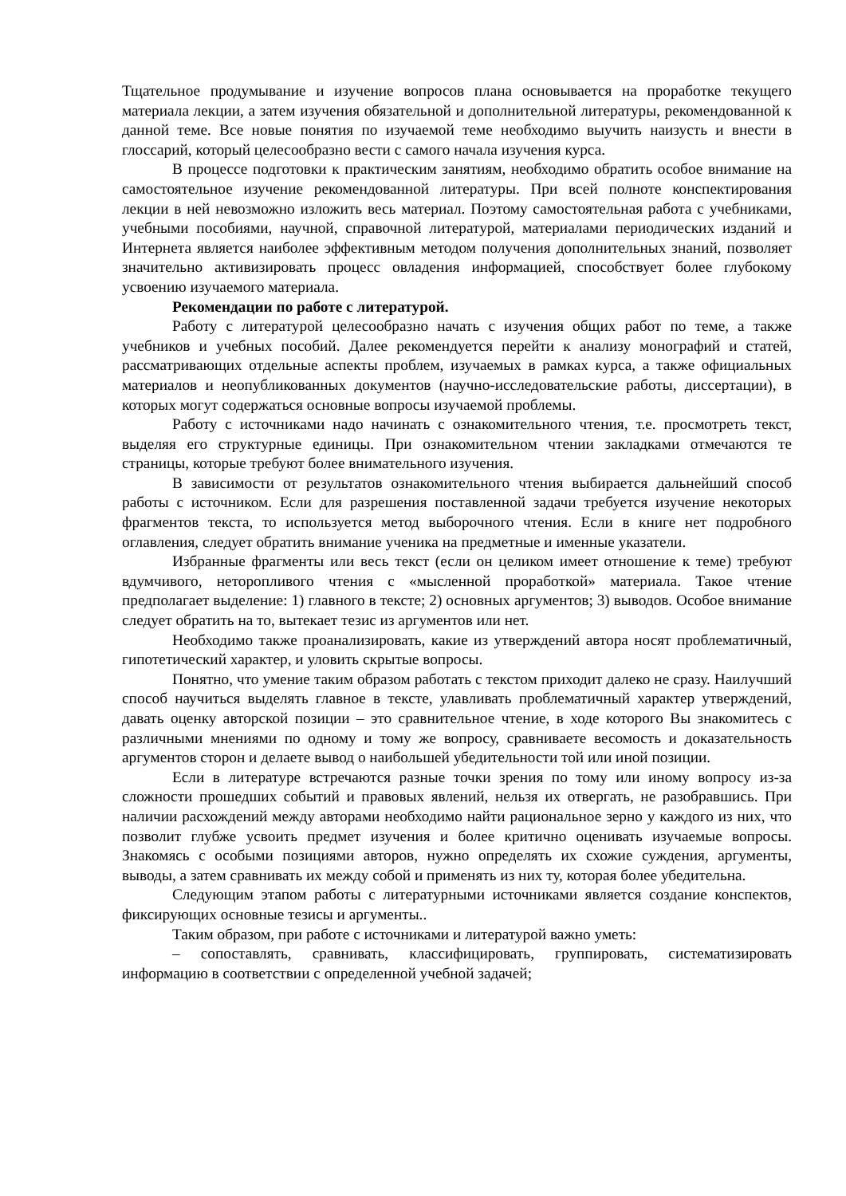Тщательное продумывание и изучение вопросов плана основывается на проработке текущего материала лекции, а затем изучения обязательной и дополнительной литературы, рекомендованной к данной теме. Все новые понятия по изучаемой теме необходимо выучить наизусть и внести в глоссарий, который целесообразно вести с самого начала изучения курса.
В процессе подготовки к практическим занятиям, необходимо обратить особое внимание на самостоятельное изучение рекомендованной литературы. При всей полноте конспектирования лекции в ней невозможно изложить весь материал. Поэтому самостоятельная работа с учебниками, учебными пособиями, научной, справочной литературой, материалами периодических изданий и Интернета является наиболее эффективным методом получения дополнительных знаний, позволяет значительно активизировать процесс овладения информацией, способствует более глубокому усвоению изучаемого материала.
Рекомендации по работе с литературой.
Работу с литературой целесообразно начать с изучения общих работ по теме, а также учебников и учебных пособий. Далее рекомендуется перейти к анализу монографий и статей, рассматривающих отдельные аспекты проблем, изучаемых в рамках курса, а также официальных материалов и неопубликованных документов (научно-исследовательские работы, диссертации), в которых могут содержаться основные вопросы изучаемой проблемы.
Работу с источниками надо начинать с ознакомительного чтения, т.е. просмотреть текст, выделяя его структурные единицы. При ознакомительном чтении закладками отмечаются те страницы, которые требуют более внимательного изучения.
В зависимости от результатов ознакомительного чтения выбирается дальнейший способ работы с источником. Если для разрешения поставленной задачи требуется изучение некоторых фрагментов текста, то используется метод выборочного чтения. Если в книге нет подробного оглавления, следует обратить внимание ученика на предметные и именные указатели.
Избранные фрагменты или весь текст (если он целиком имеет отношение к теме) требуют вдумчивого, неторопливого чтения с «мысленной проработкой» материала. Такое чтение предполагает выделение: 1) главного в тексте; 2) основных аргументов; 3) выводов. Особое внимание следует обратить на то, вытекает тезис из аргументов или нет.
Необходимо также проанализировать, какие из утверждений автора носят проблематичный, гипотетический характер, и уловить скрытые вопросы.
Понятно, что умение таким образом работать с текстом приходит далеко не сразу. Наилучший способ научиться выделять главное в тексте, улавливать проблематичный характер утверждений, давать оценку авторской позиции – это сравнительное чтение, в ходе которого Вы знакомитесь с различными мнениями по одному и тому же вопросу, сравниваете весомость и доказательность аргументов сторон и делаете вывод о наибольшей убедительности той или иной позиции.
Если в литературе встречаются разные точки зрения по тому или иному вопросу из-за сложности прошедших событий и правовых явлений, нельзя их отвергать, не разобравшись. При наличии расхождений между авторами необходимо найти рациональное зерно у каждого из них, что позволит глубже усвоить предмет изучения и более критично оценивать изучаемые вопросы. Знакомясь с особыми позициями авторов, нужно определять их схожие суждения, аргументы, выводы, а затем сравнивать их между собой и применять из них ту, которая более убедительна.
Следующим этапом работы с литературными источниками является создание конспектов, фиксирующих основные тезисы и аргументы..
Таким образом, при работе с источниками и литературой важно уметь:
– сопоставлять, сравнивать, классифицировать, группировать, систематизировать информацию в соответствии с определенной учебной задачей;